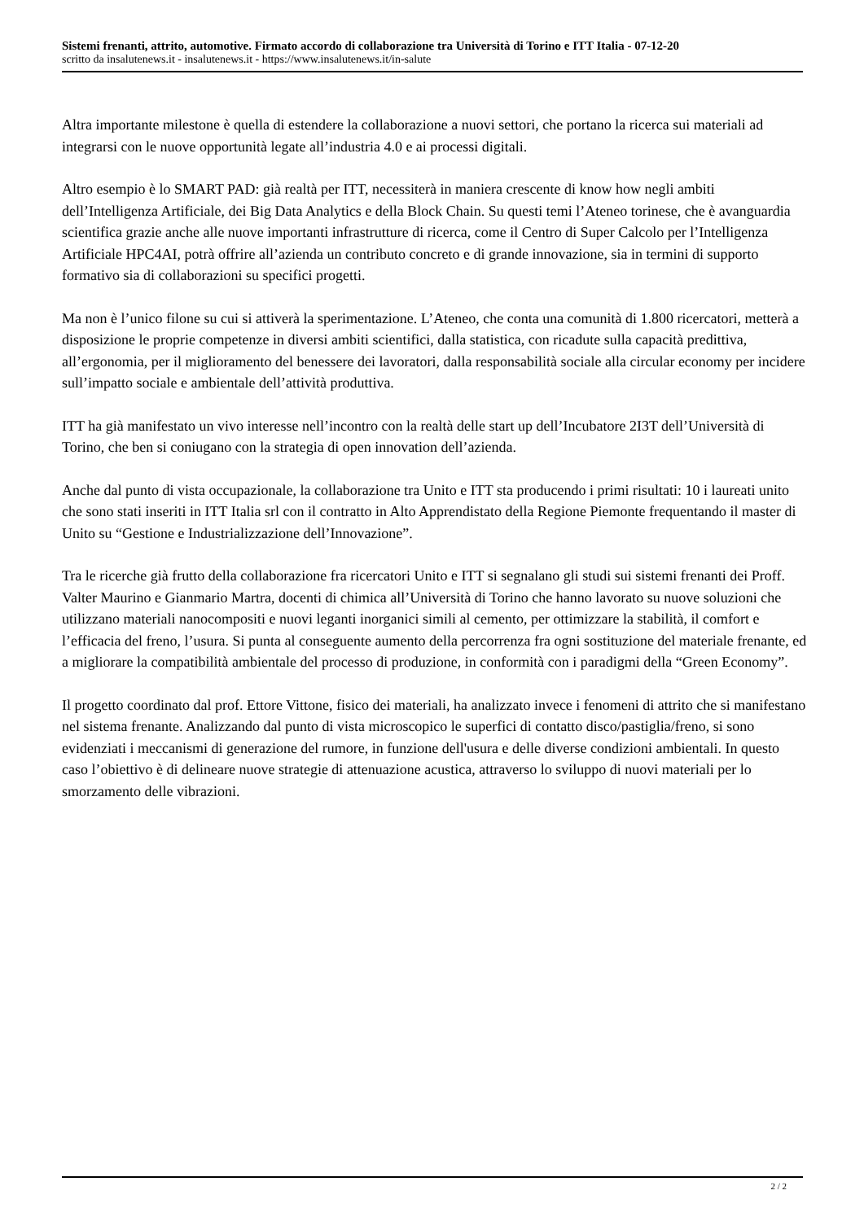Sistemi frenanti, attrito, automotive. Firmato accordo di collaborazione tra Università di Torino e ITT Italia - 07-12-20
scritto da insalutenews.it - insalutenews.it - https://www.insalutenews.it/in-salute
Altra importante milestone è quella di estendere la collaborazione a nuovi settori, che portano la ricerca sui materiali ad integrarsi con le nuove opportunità legate all’industria 4.0 e ai processi digitali.
Altro esempio è lo SMART PAD: già realtà per ITT, necessiterà in maniera crescente di know how negli ambiti dell’Intelligenza Artificiale, dei Big Data Analytics e della Block Chain. Su questi temi l’Ateneo torinese, che è avanguardia scientifica grazie anche alle nuove importanti infrastrutture di ricerca, come il Centro di Super Calcolo per l’Intelligenza Artificiale HPC4AI, potrà offrire all’azienda un contributo concreto e di grande innovazione, sia in termini di supporto formativo sia di collaborazioni su specifici progetti.
Ma non è l’unico filone su cui si attiverà la sperimentazione. L’Ateneo, che conta una comunità di 1.800 ricercatori, metterà a disposizione le proprie competenze in diversi ambiti scientifici, dalla statistica, con ricadute sulla capacità predittiva, all’ergonomia, per il miglioramento del benessere dei lavoratori, dalla responsabilità sociale alla circular economy per incidere sull’impatto sociale e ambientale dell’attività produttiva.
ITT ha già manifestato un vivo interesse nell’incontro con la realtà delle start up dell’Incubatore 2I3T dell’Università di Torino, che ben si coniugano con la strategia di open innovation dell’azienda.
Anche dal punto di vista occupazionale, la collaborazione tra Unito e ITT sta producendo i primi risultati: 10 i laureati unito che sono stati inseriti in ITT Italia srl con il contratto in Alto Apprendistato della Regione Piemonte frequentando il master di Unito su “Gestione e Industrializzazione dell’Innovazione”.
Tra le ricerche già frutto della collaborazione fra ricercatori Unito e ITT si segnalano gli studi sui sistemi frenanti dei Proff. Valter Maurino e Gianmario Martra, docenti di chimica all’Università di Torino che hanno lavorato su nuove soluzioni che utilizzano materiali nanocompositi e nuovi leganti inorganici simili al cemento, per ottimizzare la stabilità, il comfort e l’efficacia del freno, l’usura. Si punta al conseguente aumento della percorrenza fra ogni sostituzione del materiale frenante, ed a migliorare la compatibilità ambientale del processo di produzione, in conformità con i paradigmi della “Green Economy”.
Il progetto coordinato dal prof. Ettore Vittone, fisico dei materiali, ha analizzato invece i fenomeni di attrito che si manifestano nel sistema frenante. Analizzando dal punto di vista microscopico le superfici di contatto disco/pastiglia/freno, si sono evidenziati i meccanismi di generazione del rumore, in funzione dell'usura e delle diverse condizioni ambientali. In questo caso l’obiettivo è di delineare nuove strategie di attenuazione acustica, attraverso lo sviluppo di nuovi materiali per lo smorzamento delle vibrazioni.
2 / 2